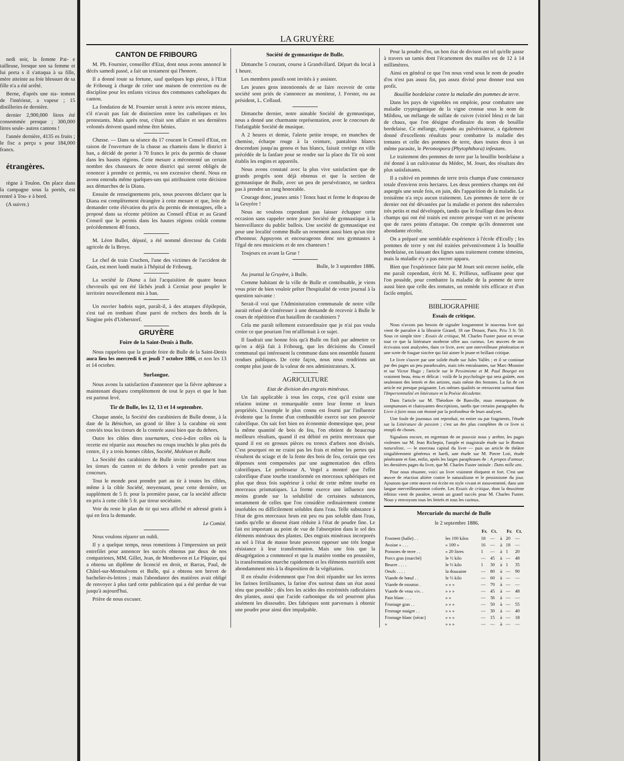nedi soir, la femme Pat- e tailleuse, lorsque son sa femme et lui porta s il s'attaqua à sa fille, mère atteinte au foie blessure de sa fille n'a a été arrêté.
Berne, d'après une sta- tement de l'intérieur, a vapeur ; 15 distilleries ée dernière.
dernier 2,900,000 litres été consommée presque ; 300,000 litres seule- autres cantons !
l'année dernière, 4135 es fruits ; le fisc a perçu s pour 184,000 francs.
étrangères.
règne à Toulon. On place dans la campagne sous la portés, est rentré à Tou- e à bord.
(A suivre.)
LA GRUYÈRE
CANTON DE FRIBOURG
M. Ph. Fournier, conseiller d'Etat, dont nous avons annoncé le décès samedi passé, a fait un testament qui l'honore.
Il a donné toute sa fortune, sauf quelques legs pieux, à l'Etat de Fribourg à charge de créer une maison de correction ou de discipline pour les enfants vicieux des communes catholiques du canton.
La fondation de M. Fournier serait à notre avis encore mieux, s'il n'avait pas fait de distinction entre les catholiques et les protestants. Mais après tout, c'était son affaire et ses dernières volontés doivent quand même être bénies.
Chasse. — Dans sa séance du 17 courant le Conseil d'Etat, en raison de l'ouverture de la chasse au chamois dans le district à ban, a décidé de porter à 70 francs le prix du permis de chasse dans les hautes régions. Cette mesure a mécontenté un certain nombre des chasseurs de notre district qui seront obligés de renoncer à prendre ce permis, vu son excessive cherté. Nous en avons entendu même quelques-uns qui attribuaient cette décision aux démarches de la Diana.
Ensuite de renseignements pris, nous pouvons déclarer que la Diana est complètement étrangère à cette mesure et que, loin de demander cette élévation du prix du permis de montagnes, elle a proposé dans sa récente pétition au Conseil d'Etat et au Grand Conseil que le permis dans les hautes régions coûtât comme précédemment 40 francs.
M. Léon Bullet, député, a été nommé directeur du Crédit agricole de la Broye.
Le chef de train Cruchon, l'une des victimes de l'accident de Guin, est mort lundi matin à l'hôpital de Fribourg.
La société la Diana a fait l'acquisition de quatre beaux chevreuils qui ont été lâchés jeudi à Cerniat pour peupler le territoire nouvellement mis à ban.
Un ouvrier badois sujet, paraît-il, à des attaques d'épilepsie, s'est tué en tombant d'une paroi de rochers des bords de la Singine près d'Ueberstorf.
GRUYÈRE
Foire de la Saint-Denis à Bulle.
Nous rappelons que la grande foire de Bulle de la Saint-Denis aura lieu les mercredi 6 et jeudi 7 octobre 1886, et non les 13 et 14 octobre.
Surlangue.
Nous avons la satisfaction d'annoncer que la fièvre aphteuse a maintenant disparu complètement de tout le pays et que le ban est partout levé.
Tir de Bulle, les 12, 13 et 14 septembre.
Chaque année, la Société des carabiniers de Bulle donne, à la date de la Bénichon, un grand tir libre à la carabine où sont conviés tous les tireurs de la contrée aussi bien que du dehors.
Outre les cibles dites tournantes, c'est-à-dire celles où la recette est répartie aux mouches ou coups touchés le plus près du centre, il y a trois bonnes cibles, Société, Moléson et Bulle.
La Société des carabiniers de Bulle invite cordialement tous les tireurs du canton et du dehors à venir prendre part au concours.
Tout le monde peut prendre part au tir à toutes les cibles, même à la cible Société, moyennant, pour cette dernière, un supplément de 5 fr. pour la première passe, car la société affecte en prix à cette cible 5 fr. par tireur sociétaire.
Voir du reste le plan de tir qui sera affiché et adressé gratis à qui en fera la demande.
Le Comité.
Nous voulons réparer un oubli.
Il y a quelque temps, nous remettions à l'impression un petit entrefilet pour annoncer les succès obtenus par deux de nos compatriotes, MM. Gillet, Jean, de Montbovon et Le Pâquier, qui a obtenu un diplôme de licencié en droit, et Barras, Paul, de Châtel-sur-Montsalvens et Bulle, qui a obtenu son brevet de bachelier-ès-lettres ; mais l'abondance des matières avait obligé de renvoyer à plus tard cette publication qui a été perdue de vue jusqu'à aujourd'hui.
Prière de nous excuser.
Société de gymnastique de Bulle.
Dimanche 5 courant, course à Grandvillard. Départ du local à 1 heure.
Les membres passifs sont invités à y assister.
Les jeunes gens intentionnés de se faire recevoir de cette société sont priés de s'annoncer au moniteur, J. Forster, ou au président, L. Collaud.
Dimanche dernier, notre aimable Société de gymnastique, nous a donné une charmante représentation, avec le concours de l'infatigable Société de musique.
A 2 heures et demie, l'alerte petite troupe, en manches de chemise, écharpe rouge à la ceinture, pantalons blancs descendant jusqu'au genou et bas blancs, faisait cortège en ville précédée de la fanfare pour se rendre sur la place du Tir où sont établis les engins et appareils.
Nous avons constaté avec la plus vive satisfaction que de grands progrès sont déjà obtenus et que la section de gymnastique de Bulle, avec un peu de persévérance, ne tardera pas à prendre un rang honorable.
Courage donc, jeunes amis ! Tenez haut et ferme le drapeau de la Gruyère !
Nous ne voulons cependant pas laisser échapper cette occasion sans rappeler notre jeune Société de gymnastique à la bienveillance du public bullois. Une société de gymnastique est pour une localité comme Bulle un ornement aussi bien qu'un titre d'honneur. Appuyons et encourageons donc nos gymnastes à l'égal de nos musiciens et de nos chanteurs !
Toujours en avant la Grue !
Bulle, le 3 septembre 1886.
Au journal la Gruyère, à Bulle.
Comme habitant de la ville de Bulle et contribuable, je viens vous prier de bien vouloir prêter l'hospitalité de votre journal à la question suivante :
Serait-il vrai que l'Administration communale de notre ville aurait refusé de s'intéresser à une demande de recevoir à Bulle le cours de répétition d'un bataillon de carabiniers ?
Cela me paraît tellement extraordinaire que je n'ai pas voulu croire ce que pourtant l'on m'affirmait à ce sujet.
Il faudrait une bonne fois qu'à Bulle on finît par admettre ce qu'on a déjà fait à Fribourg, que les décisions du Conseil communal qui intéressent la commune dans son ensemble fussent rendues publiques. De cette façon, nous nous rendrions un compte plus juste de la valeur de nos administrateurs. X.
AGRICULTURE
Etat de division des engrais minéraux.
Un fait applicable à tous les corps, c'est qu'il existe une relation intime et remarquable entre leur forme et leurs propriétés. L'exemple le plus connu est fourni par l'influence évidente que la forme d'un combustible exerce sur son pouvoir calorifique. On sait fort bien en économie domestique que, pour la même quantité de bois de feu, l'on obtient de beaucoup meilleurs résultats, quand il est débité en petits morceaux que quand il est en grosses pièces ou troncs d'arbres non divisés. C'est pourquoi on ne craint pas les frais et même les pertes qui résultent du sciage et de la fente des bois de feu, certain que ces dépenses sont compensées par une augmentation des effets calorifiques. Le professeur A. Vogel a montré que l'effet calorifique d'une tourbe transformée en morceaux sphériques est plus que deux fois supérieur à celui de cette même tourbe en morceaux prismatiques. La forme exerce une influence non moins grande sur la solubilité de certaines substances, notamment de celles que l'on considère ordinairement comme insolubles ou difficilement solubles dans l'eau. Telle substance à l'état de gros morceaux bruts est peu ou pas soluble dans l'eau, tandis qu'elle se dissout étant réduite à l'état de poudre fine. Le fait est important au point de vue de l'absorption dans le sol des éléments minéraux des plantes. Des engrais minéraux incorporés au sol à l'état de masse brute peuvent opposer une très longue résistance à leur transformation. Mais une fois que la désagrégation a commencé et que la matière tombe en poussière, la transformation marche rapidement et les éléments nutritifs sont abondamment mis à la disposition de la végétation.
Il en résulte évidemment que l'on doit répandre sur les terres les farines fertilisantes, la farine d'os surtout dans un état aussi ténu que possible ; dès lors les acides des extrémités radiculaires des plantes, aussi que l'acide carbonique du sol pourront plus aisément les dissoudre. Des fabriques sont parvenues à obtenir une poudre pour ainsi dire impalpable.
Pour la poudre d'os, un bon état de divison est tel qu'elle passe à travers un tamis dont l'écartement des mailles est de 12 à 14 millimètres.
Ainsi en général ce que l'on nous vend sous le nom de poudre d'os n'est pas assez fin, pas assez divisé pour donner tout son profit.
Bouillie bordelaise contre la maladie des pommes de terre.
Dans les pays de vignobles on emploie, pour combattre une maladie cryptogamique de la vigne connue sous le nom de Mildiou, un mélange de sulfate de cuivre (vitriol bleu) et de lait de chaux, que l'on désigne d'ordinaire du nom de bouillie bordelaise. Ce mélange, répandu au pulvérisateur, a également donné d'excellents résultats pour combattre la maladie des tomates et celle des pommes de terre, dues toutes deux à un même parasite, le Peronospora (Phytophthora) infestans.
Le traitement des pommes de terre par la bouillie bordelaise a été donné à un cultivateur du Médoc, M. Jouet, des résultats des plus satisfaisants.
Il a cultivé en pommes de terre trois champs d'une contenance totale d'environ trois hectares. Les deux premiers champs ont été aspergés une seule fois, en juin, dès l'apparition de la maladie. Le troisième n'a reçu aucun traitement. Les pommes de terre de ce dernier ont été dévastées par la maladie et portent des tubercules très petits et mal développés, tandis que le feuillage dans les deux champs qui ont été traités est encore presque vert et ne présente que de rares points d'attaque. On compte qu'ils donneront une abondante récolte.
On a préparé une semblable expérience à l'école d'Ecully ; les pommes de terre y ont été traitées préventivement à la bouillie bordelaise, en laissant des lignes sans traitement comme témoins, mais la maladie n'y a pas encore apparu.
Bien que l'expérience faite par M Jouet soit encore isolée, elle me paraît cependant, écrit M. E. Prillieux, suffisante pour que l'on possède, pour combattre la maladie de la pomme de terre aussi bien que celle des tomates, un remède très efficace et d'un facile emploi.
BIBLIOGRAPHIE
Essais de critique.
Nous n'avons pas besoin de signaler longuement le nouveau livre qui vient de parraître à la librairie Girand, 18 rue Drouot, Paris. Prix 3 fr. 50. Sous ce simple titre : Essais de critique, M. Charles Fuster passe en revue tout ce que la littérature moderne offre aux curieux. Les œuvres de nos écrivains sont analysées, dans ce livre, avec une merveilleuse pénétration et une sorte de fougue sincère qui fait aimer le jeune et brillant critique.
Le livre s'ouvre par une solide étude sur Jules Vallès ; et il se continue par des pages un peu paradoxales, mais très entraînantes, sur Marc-Monnier et sur Victor Hugo ; l'article sur le Pessimisme et M. Paul Bourget est vraiment beau, ému et délicat : voilà de la psychologie qui sera goûtée, non seulement des lettrés et des artistes, mais même des femmes. La fin de cet article est presque poignante. Les mêmes qualités se retrouvent surtout dans l'Impersonnalité en littérature et la Poésie décadente.
Dans l'article sur M. Théodore de Banville, nous remarquons de somptueuses et chatoyantes descriptions, tandis que certains paragraphes du Livre à faire nous ont étonné par la profondeur de leurs analyses.
Une foule de journaux ont reproduit, en entier ou par fragments, l'étude sur la Littérature de passion ; c'est un des plus complètes de ce livre si rempli de choses.
Signalons encore, en regrettant de ne pouvoir nous y arrêter, les pages violentes sur M. Jean Richepin, l'ample et magistrale étude sur le Roman naturaliste, — le morceau capital du livre — puis un article de théâtre singulièrement généreux et hardi, une étude sur M. Pierre Loti, étude pénétrante et fine, enfin, après les larges paraphrases de : A propos d'amour, les dernières pages du livre, que M. Charles Fuster intitule : Dans mille ans.
Pour nous résumer, voici un livre vraiment éloquent et fort. C'est une œuvre de réaction altière contre le naturalisme et le pessimisme du jour. Ajoutons que cette œuvre est écrite en style vivant et mouvementé, dans une langue merveilleusement colorée. Les Essais de critique, dont la deuxième édition vient de paraître, seront un grand succès pour M. Charles Fuster. Nous y renvoyons tous les lettrés et tous les curieux.
Mercuriale du marché de Bulle
le 2 septembre 1886.
| | | Fr. | Ct. | | Fr. | Ct. |
| --- | --- | --- | --- | --- | --- | --- |
| Froment (halle) . . | les 100 kilos | 18 | — | à | 20 | — |
| Avoine » . . . | » 100 » | 16 | — | à | 18 | — |
| Pommes de terre . . | » 20 litres | 1 | — | à | 1 | 20 |
| Porcs gras (marché) | le ½ kilo | — | 45 | à | — | 48 |
| Beurre . . . . | le ½ kilo | 1 | 30 | à | 1 | 35 |
| Oeufs . . . . | la douzaine | — | 80 | à | — | 90 |
| Viande de bœuf . . | le ½ kilo | — | 60 | à | — | — |
| Viande de mouton . | » » » | — | 70 | à | — | — |
| Viande de veau viv. . | » » » | — | 45 | à | — | 48 |
| Pain blanc . . . | » » | — | 36 | à | — | — |
| Fromage gras . . | » » » | — | 50 | à | — | 55 |
| Fromage maigre . . | » » » | — | 30 | à | — | 40 |
| Fromage blanc (sérac) | » » » | — | 15 | à | — | 18 |
| » | » » » | — | — | à | — | — |